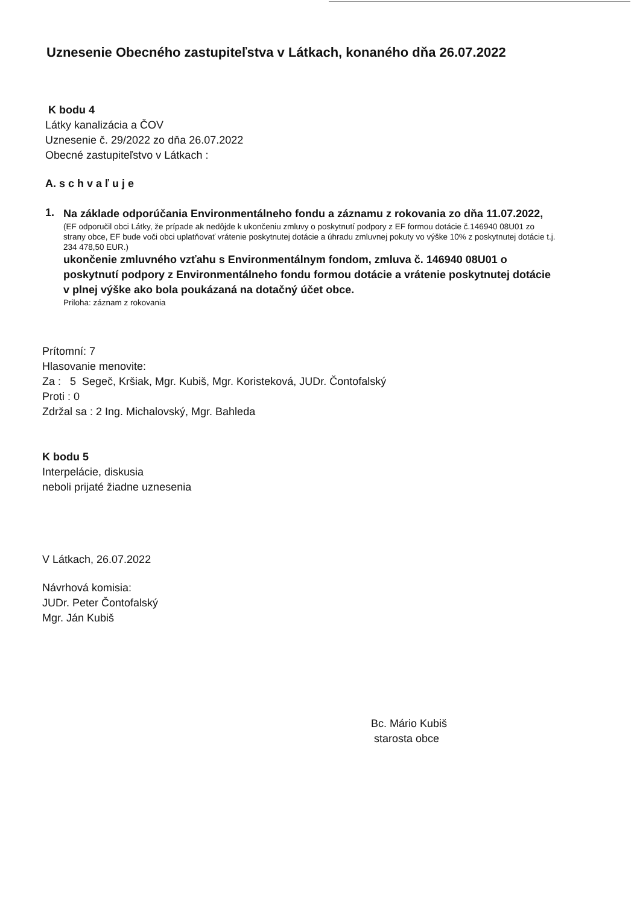Uznesenie Obecného zastupiteľstva v Látkach, konaného dňa 26.07.2022
K bodu 4
Látky kanalizácia a ČOV
Uznesenie č. 29/2022 zo dňa 26.07.2022
Obecné zastupiteľstvo v Látkach :
A. s c h v a ľ u j e
1.
Na základe odporúčania Environmentálneho fondu a záznamu z rokovania zo dňa 11.07.2022,
(EF odporučil obci Látky, že prípade ak nedôjde k ukončeniu zmluvy o poskytnutí podpory z EF formou dotácie č.146940 08U01 zo strany obce, EF bude voči obci uplatňovať vrátenie poskytnutej dotácie a úhradu zmluvnej pokuty vo výške 10% z poskytnutej dotácie t.j. 234 478,50 EUR.)
ukončenie zmluvného vzťahu s Environmentálnym fondom, zmluva č. 146940 08U01 o poskytnutí podpory z Environmentálneho fondu formou dotácie a vrátenie poskytnutej dotácie v plnej výške ako bola poukázaná na dotačný účet obce.
Priloha: záznam z rokovania
Prítomní: 7
Hlasovanie menovite:
Za : 5 Segeč, Kršiak, Mgr. Kubiš, Mgr. Koristeková, JUDr. Čontofalský
Proti : 0
Zdržal sa : 2 Ing. Michalovský, Mgr. Bahleda
K bodu 5
Interpelácie, diskusia
neboli prijaté žiadne uznesenia
V Látkach, 26.07.2022
Návrhová komisia:
JUDr. Peter Čontofalský
Mgr. Ján Kubiš
Bc. Mário Kubiš
starosta obce